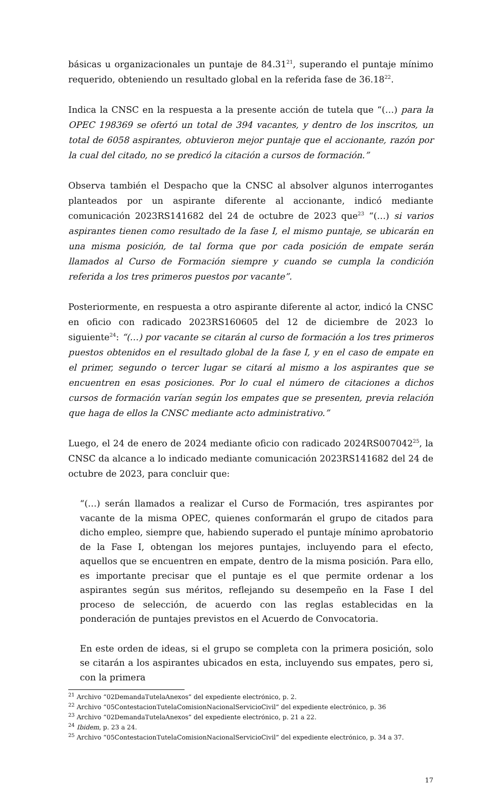básicas u organizacionales un puntaje de 84.31<sup>21</sup>, superando el puntaje mínimo requerido, obteniendo un resultado global en la referida fase de 36.18<sup>22</sup>.
Indica la CNSC en la respuesta a la presente acción de tutela que “(…) para la OPEC 198369 se ofertó un total de 394 vacantes, y dentro de los inscritos, un total de 6058 aspirantes, obtuvieron mejor puntaje que el accionante, razón por la cual del citado, no se predicó la citación a cursos de formación.”
Observa también el Despacho que la CNSC al absolver algunos interrogantes planteados por un aspirante diferente al accionante, indicó mediante comunicación 2023RS141682 del 24 de octubre de 2023 que<sup>23</sup> “(…) si varios aspirantes tienen como resultado de la fase I, el mismo puntaje, se ubicarán en una misma posición, de tal forma que por cada posición de empate serán llamados al Curso de Formación siempre y cuando se cumpla la condición referida a los tres primeros puestos por vacante”.
Posteriormente, en respuesta a otro aspirante diferente al actor, indicó la CNSC en oficio con radicado 2023RS160605 del 12 de diciembre de 2023 lo siguiente<sup>24</sup>: “(…) por vacante se citarán al curso de formación a los tres primeros puestos obtenidos en el resultado global de la fase I, y en el caso de empate en el primer, segundo o tercer lugar se citará al mismo a los aspirantes que se encuentren en esas posiciones. Por lo cual el número de citaciones a dichos cursos de formación varían según los empates que se presenten, previa relación que haga de ellos la CNSC mediante acto administrativo.”
Luego, el 24 de enero de 2024 mediante oficio con radicado 2024RS007042<sup>25</sup>, la CNSC da alcance a lo indicado mediante comunicación 2023RS141682 del 24 de octubre de 2023, para concluir que:
“(…) serán llamados a realizar el Curso de Formación, tres aspirantes por vacante de la misma OPEC, quienes conformarán el grupo de citados para dicho empleo, siempre que, habiendo superado el puntaje mínimo aprobatorio de la Fase I, obtengan los mejores puntajes, incluyendo para el efecto, aquellos que se encuentren en empate, dentro de la misma posición. Para ello, es importante precisar que el puntaje es el que permite ordenar a los aspirantes según sus méritos, reflejando su desempeño en la Fase I del proceso de selección, de acuerdo con las reglas establecidas en la ponderación de puntajes previstos en el Acuerdo de Convocatoria.
En este orden de ideas, si el grupo se completa con la primera posición, solo se citarán a los aspirantes ubicados en esta, incluyendo sus empates, pero si, con la primera
<sup>21</sup> Archivo “02DemandaTutelaAnexos” del expediente electrónico, p. 2.
<sup>22</sup> Archivo “05ContestacionTutelaComisionNacionalServicioCivil” del expediente electrónico, p. 36
<sup>23</sup> Archivo “02DemandaTutelaAnexos” del expediente electrónico, p. 21 a 22.
<sup>24</sup> Ibidem, p. 23 a 24.
<sup>25</sup> Archivo “05ContestacionTutelaComisionNacionalServicioCivil” del expediente electrónico, p. 34 a 37.
17